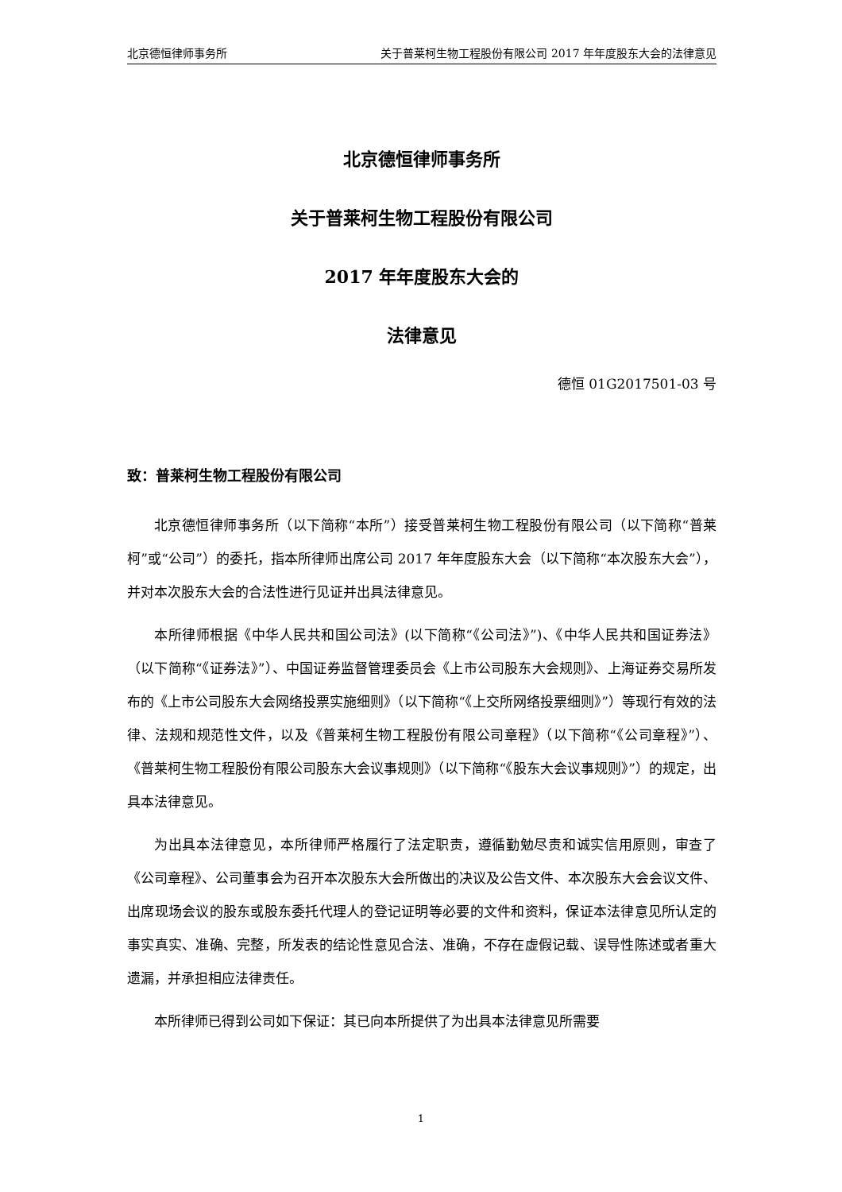北京德恒律师事务所 关于普莱柯生物工程股份有限公司 2017 年年度股东大会的法律意见
北京德恒律师事务所
关于普莱柯生物工程股份有限公司
2017 年年度股东大会的
法律意见
德恒 01G2017501-03 号
致：普莱柯生物工程股份有限公司
北京德恒律师事务所（以下简称“本所”）接受普莱柯生物工程股份有限公司（以下简称“普莱柯”或“公司”）的委托，指本所律师出席公司 2017 年年度股东大会（以下简称“本次股东大会”），并对本次股东大会的合法性进行见证并出具法律意见。
本所律师根据《中华人民共和国公司法》(以下简称“《公司法》”)、《中华人民共和国证券法》（以下简称“《证券法》”）、中国证券监督管理委员会《上市公司股东大会规则》、上海证券交易所发布的《上市公司股东大会网络投票实施细则》（以下简称“《上交所网络投票细则》”）等现行有效的法律、法规和规范性文件，以及《普莱柯生物工程股份有限公司章程》（以下简称“《公司章程》”）、《普莱柯生物工程股份有限公司股东大会议事规则》（以下简称“《股东大会议事规则》”）的规定，出具本法律意见。
为出具本法律意见，本所律师严格履行了法定职责，遵循勤勉尽责和诚实信用原则，审查了《公司章程》、公司董事会为召开本次股东大会所做出的决议及公告文件、本次股东大会会议文件、出席现场会议的股东或股东委托代理人的登记证明等必要的文件和资料，保证本法律意见所认定的事实真实、准确、完整，所发表的结论性意见合法、准确，不存在虚假记载、误导性陈述或者重大遗漏，并承担相应法律责任。
本所律师已得到公司如下保证：其已向本所提供了为出具本法律意见所需要
1